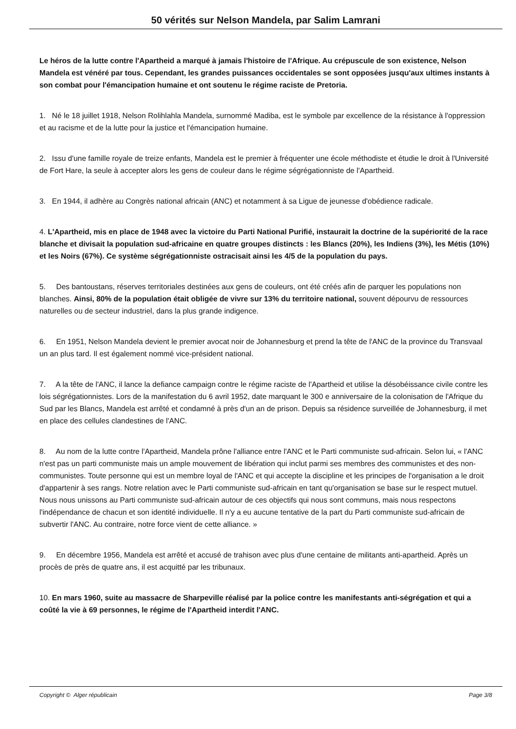50 vérités sur Nelson Mandela, par Salim Lamrani
Le héros de la lutte contre l'Apartheid a marqué à jamais l'histoire de l'Afrique. Au crépuscule de son existence, Nelson Mandela est vénéré par tous. Cependant, les grandes puissances occidentales se sont opposées jusqu'aux ultimes instants à son combat pour l'émancipation humaine et ont soutenu le régime raciste de Pretoria.
1. Né le 18 juillet 1918, Nelson Rolihlahla Mandela, surnommé Madiba, est le symbole par excellence de la résistance à l'oppression et au racisme et de la lutte pour la justice et l'émancipation humaine.
2. Issu d'une famille royale de treize enfants, Mandela est le premier à fréquenter une école méthodiste et étudie le droit à l'Université de Fort Hare, la seule à accepter alors les gens de couleur dans le régime ségrégationniste de l'Apartheid.
3. En 1944, il adhère au Congrès national africain (ANC) et notamment à sa Ligue de jeunesse d'obédience radicale.
4. L'Apartheid, mis en place de 1948 avec la victoire du Parti National Purifié, instaurait la doctrine de la supériorité de la race blanche et divisait la population sud-africaine en quatre groupes distincts : les Blancs (20%), les Indiens (3%), les Métis (10%) et les Noirs (67%). Ce système ségrégationniste ostracisait ainsi les 4/5 de la population du pays.
5. Des bantoustans, réserves territoriales destinées aux gens de couleurs, ont été créés afin de parquer les populations non blanches. Ainsi, 80% de la population était obligée de vivre sur 13% du territoire national, souvent dépourvu de ressources naturelles ou de secteur industriel, dans la plus grande indigence.
6. En 1951, Nelson Mandela devient le premier avocat noir de Johannesburg et prend la tête de l'ANC de la province du Transvaal un an plus tard. Il est également nommé vice-président national.
7. A la tête de l'ANC, il lance la defiance campaign contre le régime raciste de l'Apartheid et utilise la désobéissance civile contre les lois ségrégationnistes. Lors de la manifestation du 6 avril 1952, date marquant le 300 e anniversaire de la colonisation de l'Afrique du Sud par les Blancs, Mandela est arrêté et condamné à près d'un an de prison. Depuis sa résidence surveillée de Johannesburg, il met en place des cellules clandestines de l'ANC.
8. Au nom de la lutte contre l'Apartheid, Mandela prône l'alliance entre l'ANC et le Parti communiste sud-africain. Selon lui, « l'ANC n'est pas un parti communiste mais un ample mouvement de libération qui inclut parmi ses membres des communistes et des non-communistes. Toute personne qui est un membre loyal de l'ANC et qui accepte la discipline et les principes de l'organisation a le droit d'appartenir à ses rangs. Notre relation avec le Parti communiste sud-africain en tant qu'organisation se base sur le respect mutuel. Nous nous unissons au Parti communiste sud-africain autour de ces objectifs qui nous sont communs, mais nous respectons l'indépendance de chacun et son identité individuelle. Il n'y a eu aucune tentative de la part du Parti communiste sud-africain de subvertir l'ANC. Au contraire, notre force vient de cette alliance. »
9. En décembre 1956, Mandela est arrêté et accusé de trahison avec plus d'une centaine de militants anti-apartheid. Après un procès de près de quatre ans, il est acquitté par les tribunaux.
10. En mars 1960, suite au massacre de Sharpeville réalisé par la police contre les manifestants anti-ségrégation et qui a coûté la vie à 69 personnes, le régime de l'Apartheid interdit l'ANC.
Copyright © Alger républicain Page 3/8